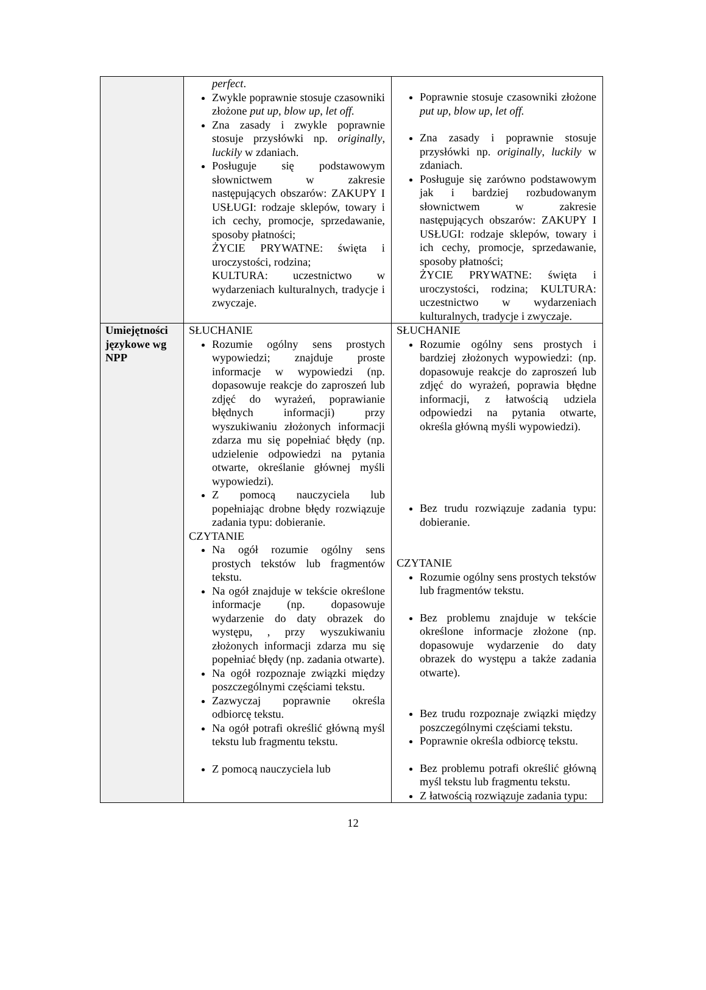| | perfect . Zwykle poprawnie stosuje czasowniki złożone put up, blow up, let off. Zna zasady i zwykle poprawnie stosuje przysłówki np. originally , luckily w zdaniach. Posługuje się podstawowym słownictwem w zakresie następujących obszarów: ZAKUPY I USŁUGI: rodzaje sklepów, towary i ich cechy, promocje, sprzedawanie, sposoby płatności; ŻYCIE PRYWATNE: święta i uroczystości, rodzina; KULTURA: uczestnictwo w wydarzeniach kulturalnych, tradycje i zwyczaje. | Poprawnie stosuje czasowniki złożone put up, blow up, let off. Zna zasady i poprawnie stosuje przysłówki np. originally , luckily w zdaniach. Posługuje się zarówno podstawowym jak i bardziej rozbudowanym słownictwem w zakresie następujących obszarów: ZAKUPY I USŁUGI: rodzaje sklepów, towary i ich cechy, promocje, sprzedawanie, sposoby płatności; ŻYCIE PRYWATNE: święta i uroczystości, rodzina; KULTURA: uczestnictwo w wydarzeniach kulturalnych, tradycje i zwyczaje. |
| Umiejętności językowe wg NPP | SŁUCHANIE Rozumie ogólny sens prostych wypowiedzi; znajduje proste informacje w wypowiedzi (np. dopasowuje reakcje do zaproszeń lub zdjęć do wyrażeń, poprawianie błędnych informacji) przy wyszukiwaniu złożonych informacji zdarza mu się popełniać błędy (np. udzielenie odpowiedzi na pytania otwarte, określanie głównej myśli wypowiedzi). Z pomocą nauczyciela lub popełniając drobne błędy rozwiązuje zadania typu: dobieranie. CZYTANIE Na ogół rozumie ogólny sens prostych tekstów lub fragmentów tekstu. Na ogół znajduje w tekście określone informacje (np. dopasowuje wydarzenie do daty obrazek do występu, , przy wyszukiwaniu złożonych informacji zdarza mu się popełniać błędy (np. zadania otwarte). Na ogół rozpoznaje związki między poszczególnymi częściami tekstu. Zazwyczaj poprawnie określa odbiorcę tekstu. Na ogół potrafi określić główną myśl tekstu lub fragmentu tekstu. Z pomocą nauczyciela lub | SŁUCHANIE Rozumie ogólny sens prostych i bardziej złożonych wypowiedzi: (np. dopasowuje reakcje do zaproszeń lub zdjęć do wyrażeń, poprawia błędne informacji, z łatwością udziela odpowiedzi na pytania otwarte, określa główną myśli wypowiedzi). Bez trudu rozwiązuje zadania typu: dobieranie. CZYTANIE Rozumie ogólny sens prostych tekstów lub fragmentów tekstu. Bez problemu znajduje w tekście określone informacje złożone (np. dopasowuje wydarzenie do daty obrazek do występu a także zadania otwarte). Bez trudu rozpoznaje związki między poszczególnymi częściami tekstu. Poprawnie określa odbiorcę tekstu. Bez problemu potrafi określić główną myśl tekstu lub fragmentu tekstu. Z łatwością rozwiązuje zadania typu: |
12